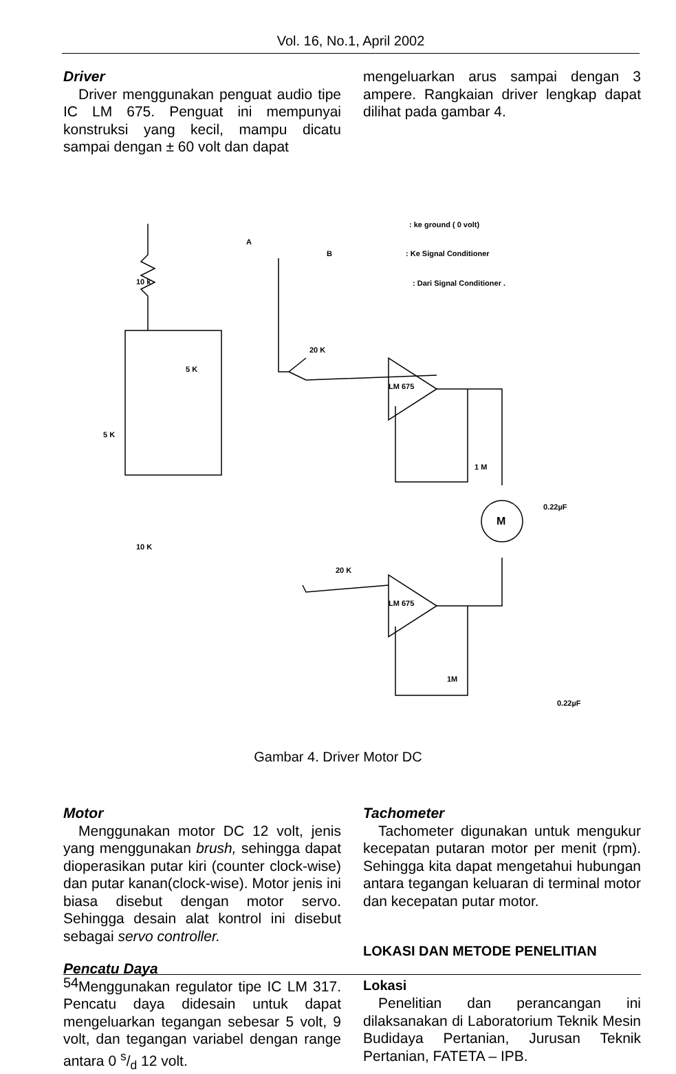Vol. 16, No.1, April 2002
Driver
Driver menggunakan penguat audio tipe IC LM 675. Penguat ini mempunyai konstruksi yang kecil, mampu dicatu sampai dengan ± 60 volt dan dapat
mengeluarkan arus sampai dengan 3 ampere. Rangkaian driver lengkap dapat dilihat pada gambar 4.
10 k
5 K
5 K
10 K
20 K
20 K
LM 675
LM 675
1 M
1M
0.22µF
0.22µF
M
A
B
: ke ground ( 0 volt)
: Ke Signal Conditioner
: Dari Signal Conditioner .
Gambar 4. Driver Motor DC
Motor
Menggunakan motor DC 12 volt, jenis yang menggunakan brush, sehingga dapat dioperasikan putar kiri (counter clock-wise) dan putar kanan(clock-wise). Motor jenis ini biasa disebut dengan motor servo. Sehingga desain alat kontrol ini disebut sebagai servo controller.
Pencatu Daya
Menggunakan regulator tipe IC LM 317. Pencatu daya didesain untuk dapat mengeluarkan tegangan sebesar 5 volt, 9 volt, dan tegangan variabel dengan range antara 0 s/d 12 volt.
Tachometer
Tachometer digunakan untuk mengukur kecepatan putaran motor per menit (rpm). Sehingga kita dapat mengetahui hubungan antara tegangan keluaran di terminal motor dan kecepatan putar motor.
LOKASI DAN METODE PENELITIAN
Lokasi
Penelitian dan perancangan ini dilaksanakan di Laboratorium Teknik Mesin Budidaya Pertanian, Jurusan Teknik Pertanian, FATETA – IPB.
54